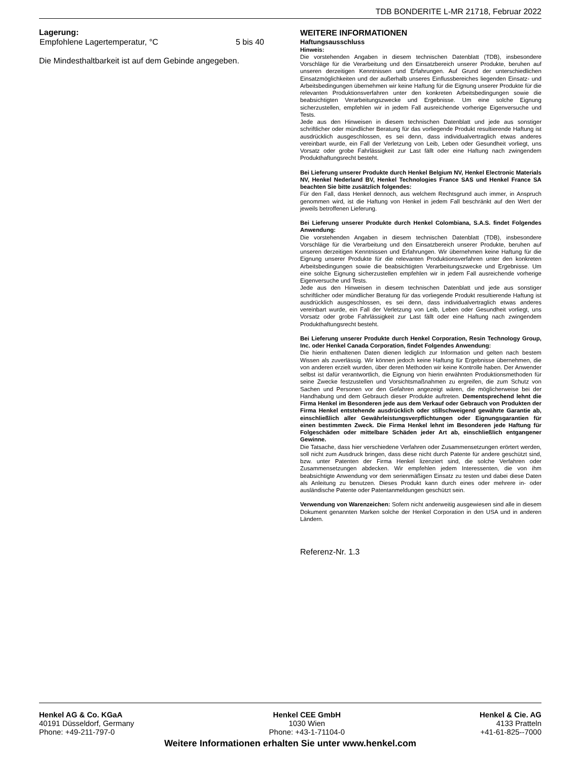TDB BONDERITE L-MR 21718, Februar 2022
Lagerung:
| Empfohlene Lagertemperatur, °C | 5 bis 40 |
Die Mindesthaltbarkeit ist auf dem Gebinde angegeben.
WEITERE INFORMATIONEN
Haftungsausschluss
Hinweis:
Die vorstehenden Angaben in diesem technischen Datenblatt (TDB), insbesondere Vorschläge für die Verarbeitung und den Einsatzbereich unserer Produkte, beruhen auf unseren derzeitigen Kenntnissen und Erfahrungen. Auf Grund der unterschiedlichen Einsatzmöglichkeiten und der außerhalb unseres Einflussbereiches liegenden Einsatz- und Arbeitsbedingungen übernehmen wir keine Haftung für die Eignung unserer Produkte für die relevanten Produktionsverfahren unter den konkreten Arbeitsbedingungen sowie die beabsichtigten Verarbeitungszwecke und Ergebnisse. Um eine solche Eignung sicherzustellen, empfehlen wir in jedem Fall ausreichende vorherige Eigenversuche und Tests.
Jede aus den Hinweisen in diesem technischen Datenblatt und jede aus sonstiger schriftlicher oder mündlicher Beratung für das vorliegende Produkt resultierende Haftung ist ausdrücklich ausgeschlossen, es sei denn, dass individualvertraglich etwas anderes vereinbart wurde, ein Fall der Verletzung von Leib, Leben oder Gesundheit vorliegt, uns Vorsatz oder grobe Fahrlässigkeit zur Last fällt oder eine Haftung nach zwingendem Produkthaftungsrecht besteht.
Bei Lieferung unserer Produkte durch Henkel Belgium NV, Henkel Electronic Materials NV, Henkel Nederland BV, Henkel Technologies France SAS und Henkel France SA beachten Sie bitte zusätzlich folgendes:
Für den Fall, dass Henkel dennoch, aus welchem Rechtsgrund auch immer, in Anspruch genommen wird, ist die Haftung von Henkel in jedem Fall beschränkt auf den Wert der jeweils betroffenen Lieferung.
Bei Lieferung unserer Produkte durch Henkel Colombiana, S.A.S. findet Folgendes Anwendung:
Die vorstehenden Angaben in diesem technischen Datenblatt (TDB), insbesondere Vorschläge für die Verarbeitung und den Einsatzbereich unserer Produkte, beruhen auf unseren derzeitigen Kenntnissen und Erfahrungen. Wir übernehmen keine Haftung für die Eignung unserer Produkte für die relevanten Produktionsverfahren unter den konkreten Arbeitsbedingungen sowie die beabsichtigten Verarbeitungszwecke und Ergebnisse. Um eine solche Eignung sicherzustellen empfehlen wir in jedem Fall ausreichende vorherige Eigenversuche und Tests.
Jede aus den Hinweisen in diesem technischen Datenblatt und jede aus sonstiger schriftlicher oder mündlicher Beratung für das vorliegende Produkt resultierende Haftung ist ausdrücklich ausgeschlossen, es sei denn, dass individualvertraglich etwas anderes vereinbart wurde, ein Fall der Verletzung von Leib, Leben oder Gesundheit vorliegt, uns Vorsatz oder grobe Fahrlässigkeit zur Last fällt oder eine Haftung nach zwingendem Produkthaftungsrecht besteht.
Bei Lieferung unserer Produkte durch Henkel Corporation, Resin Technology Group, Inc. oder Henkel Canada Corporation, findet Folgendes Anwendung:
Die hierin enthaltenen Daten dienen lediglich zur Information und gelten nach bestem Wissen als zuverlässig. Wir können jedoch keine Haftung für Ergebnisse übernehmen, die von anderen erzielt wurden, über deren Methoden wir keine Kontrolle haben. Der Anwender selbst ist dafür verantwortlich, die Eignung von hierin erwähnten Produktionsmethoden für seine Zwecke festzustellen und Vorsichtsmaßnahmen zu ergreifen, die zum Schutz von Sachen und Personen vor den Gefahren angezeigt wären, die möglicherweise bei der Handhabung und dem Gebrauch dieser Produkte auftreten. Dementsprechend lehnt die Firma Henkel im Besonderen jede aus dem Verkauf oder Gebrauch von Produkten der Firma Henkel entstehende ausdrücklich oder stillschweigend gewährte Garantie ab, einschließlich aller Gewährleistungsverpflichtungen oder Eignungsgarantien für einen bestimmten Zweck. Die Firma Henkel lehnt im Besonderen jede Haftung für Folgeschäden oder mittelbare Schäden jeder Art ab, einschließlich entgangener Gewinne.
Die Tatsache, dass hier verschiedene Verfahren oder Zusammensetzungen erörtert werden, soll nicht zum Ausdruck bringen, dass diese nicht durch Patente für andere geschützt sind, bzw. unter Patenten der Firma Henkel lizenziert sind, die solche Verfahren oder Zusammensetzungen abdecken. Wir empfehlen jedem Interessenten, die von ihm beabsichtigte Anwendung vor dem serienmäßigen Einsatz zu testen und dabei diese Daten als Anleitung zu benutzen. Dieses Produkt kann durch eines oder mehrere in- oder ausländische Patente oder Patentanmeldungen geschützt sein.
Verwendung von Warenzeichen: Sofern nicht anderweitig ausgewiesen sind alle in diesem Dokument genannten Marken solche der Henkel Corporation in den USA und in anderen Ländern.
Referenz-Nr. 1.3
Henkel AG & Co. KGaA
40191 Düsseldorf, Germany
Phone: +49-211-797-0
Henkel CEE GmbH
1030 Wien
Phone: +43-1-71104-0
Henkel & Cie. AG
4133 Pratteln
+41-61-825--7000
Weitere Informationen erhalten Sie unter www.henkel.com